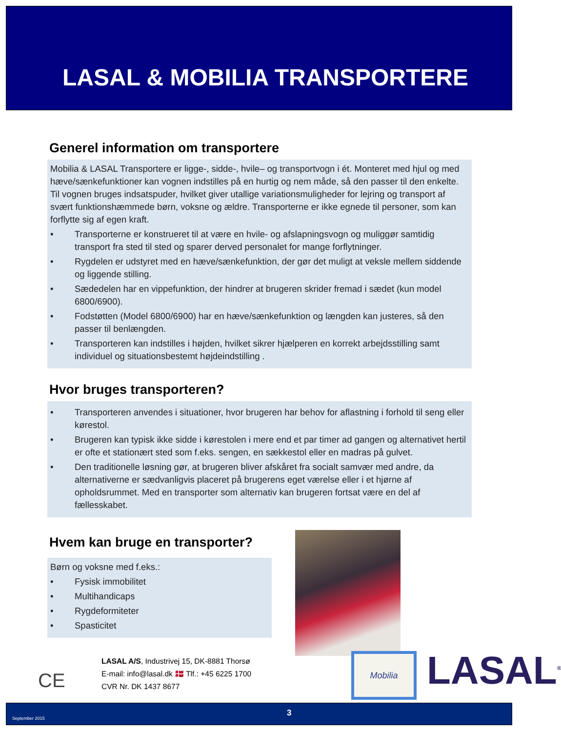LASAL & MOBILIA TRANSPORTERE
Generel information om transportere
Mobilia & LASAL Transportere er ligge-, sidde-, hvile– og transportvogn i ét. Monteret med hjul og med hæve/sænkefunktioner kan vognen indstilles på en hurtig og nem måde, så den passer til den enkelte. Til vognen bruges indsatspuder, hvilket giver utallige variationsmuligheder for lejring og transport af svært funktionshæmmede børn, voksne og ældre. Transporterne er ikke egnede til personer, som kan forflytte sig af egen kraft.
• Transporterne er konstrueret til at være en hvile- og afslapningsvogn og muliggør samtidig transport fra sted til sted og sparer derved personalet for mange forflytninger.
• Rygdelen er udstyret med en hæve/sænkefunktion, der gør det muligt at veksle mellem siddende og liggende stilling.
• Sædedelen har en vippefunktion, der hindrer at brugeren skrider fremad i sædet (kun model 6800/6900).
• Fodstøtten (Model 6800/6900) har en hæve/sænkefunktion og længden kan justeres, så den passer til benlængden.
• Transporteren kan indstilles i højden, hvilket sikrer hjælperen en korrekt arbejdsstilling samt individuel og situationsbestemt højdeindstilling .
Hvor bruges transporteren?
• Transporteren anvendes i situationer, hvor brugeren har behov for aflastning i forhold til seng eller kørestol.
• Brugeren kan typisk ikke sidde i kørestolen i mere end et par timer ad gangen og alternativet hertil er ofte et stationært sted som f.eks. sengen, en sækkestol eller en madras på gulvet.
• Den traditionelle løsning gør, at brugeren bliver afskåret fra socialt samvær med andre, da alternativerne er sædvanligvis placeret på brugerens eget værelse eller i et hjørne af opholdsrummet. Med en transporter som alternativ kan brugeren fortsat være en del af fællesskabet.
Hvem kan bruge en transporter?
Børn og voksne med f.eks.:
• Fysisk immobilitet
• Multihandicaps
• Rygdeformiteter
• Spasticitet
CE
LASAL A/S, Industrivej 15, DK-8881 Thorsø
E-mail: info@lasal.dk 🇩🇰 Tlf.: +45 6225 1700
CVR Nr. DK 1437 8677
Mobilia LASAL<sup>®</sup>
September 2015
3